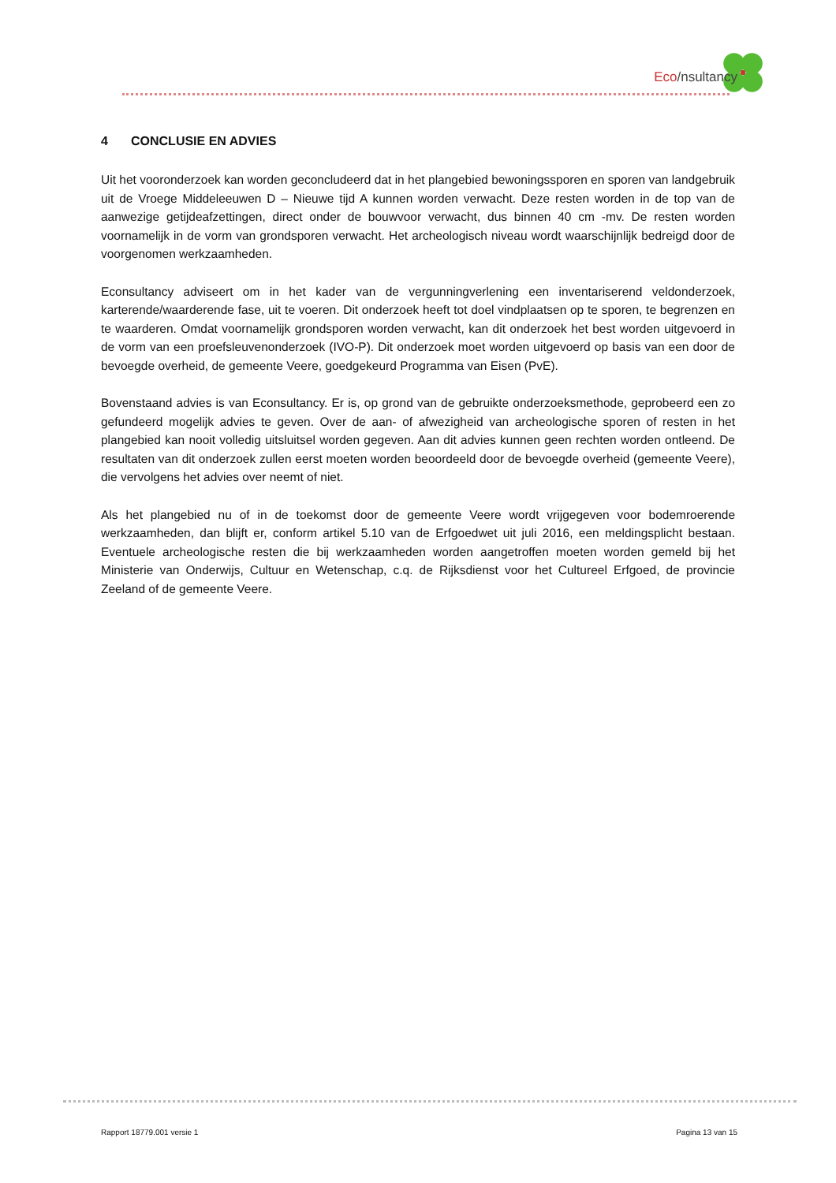Eco/nsultancy
4 CONCLUSIE EN ADVIES
Uit het vooronderzoek kan worden geconcludeerd dat in het plangebied bewoningssporen en sporen van landgebruik uit de Vroege Middeleeuwen D – Nieuwe tijd A kunnen worden verwacht. Deze resten worden in de top van de aanwezige getijdeafzettingen, direct onder de bouwvoor verwacht, dus binnen 40 cm -mv. De resten worden voornamelijk in de vorm van grondsporen verwacht. Het archeologisch niveau wordt waarschijnlijk bedreigd door de voorgenomen werkzaamheden.
Econsultancy adviseert om in het kader van de vergunningverlening een inventariserend veldonderzoek, karterende/waarderende fase, uit te voeren. Dit onderzoek heeft tot doel vindplaatsen op te sporen, te begrenzen en te waarderen. Omdat voornamelijk grondsporen worden verwacht, kan dit onderzoek het best worden uitgevoerd in de vorm van een proefsleuvenonderzoek (IVO-P). Dit onderzoek moet worden uitgevoerd op basis van een door de bevoegde overheid, de gemeente Veere, goedgekeurd Programma van Eisen (PvE).
Bovenstaand advies is van Econsultancy. Er is, op grond van de gebruikte onderzoeksmethode, geprobeerd een zo gefundeerd mogelijk advies te geven. Over de aan- of afwezigheid van archeologische sporen of resten in het plangebied kan nooit volledig uitsluitsel worden gegeven. Aan dit advies kunnen geen rechten worden ontleend. De resultaten van dit onderzoek zullen eerst moeten worden beoordeeld door de bevoegde overheid (gemeente Veere), die vervolgens het advies over neemt of niet.
Als het plangebied nu of in de toekomst door de gemeente Veere wordt vrijgegeven voor bodemroerende werkzaamheden, dan blijft er, conform artikel 5.10 van de Erfgoedwet uit juli 2016, een meldingsplicht bestaan. Eventuele archeologische resten die bij werkzaamheden worden aangetroffen moeten worden gemeld bij het Ministerie van Onderwijs, Cultuur en Wetenschap, c.q. de Rijksdienst voor het Cultureel Erfgoed, de provincie Zeeland of de gemeente Veere.
Rapport 18779.001 versie 1 Pagina 13 van 15